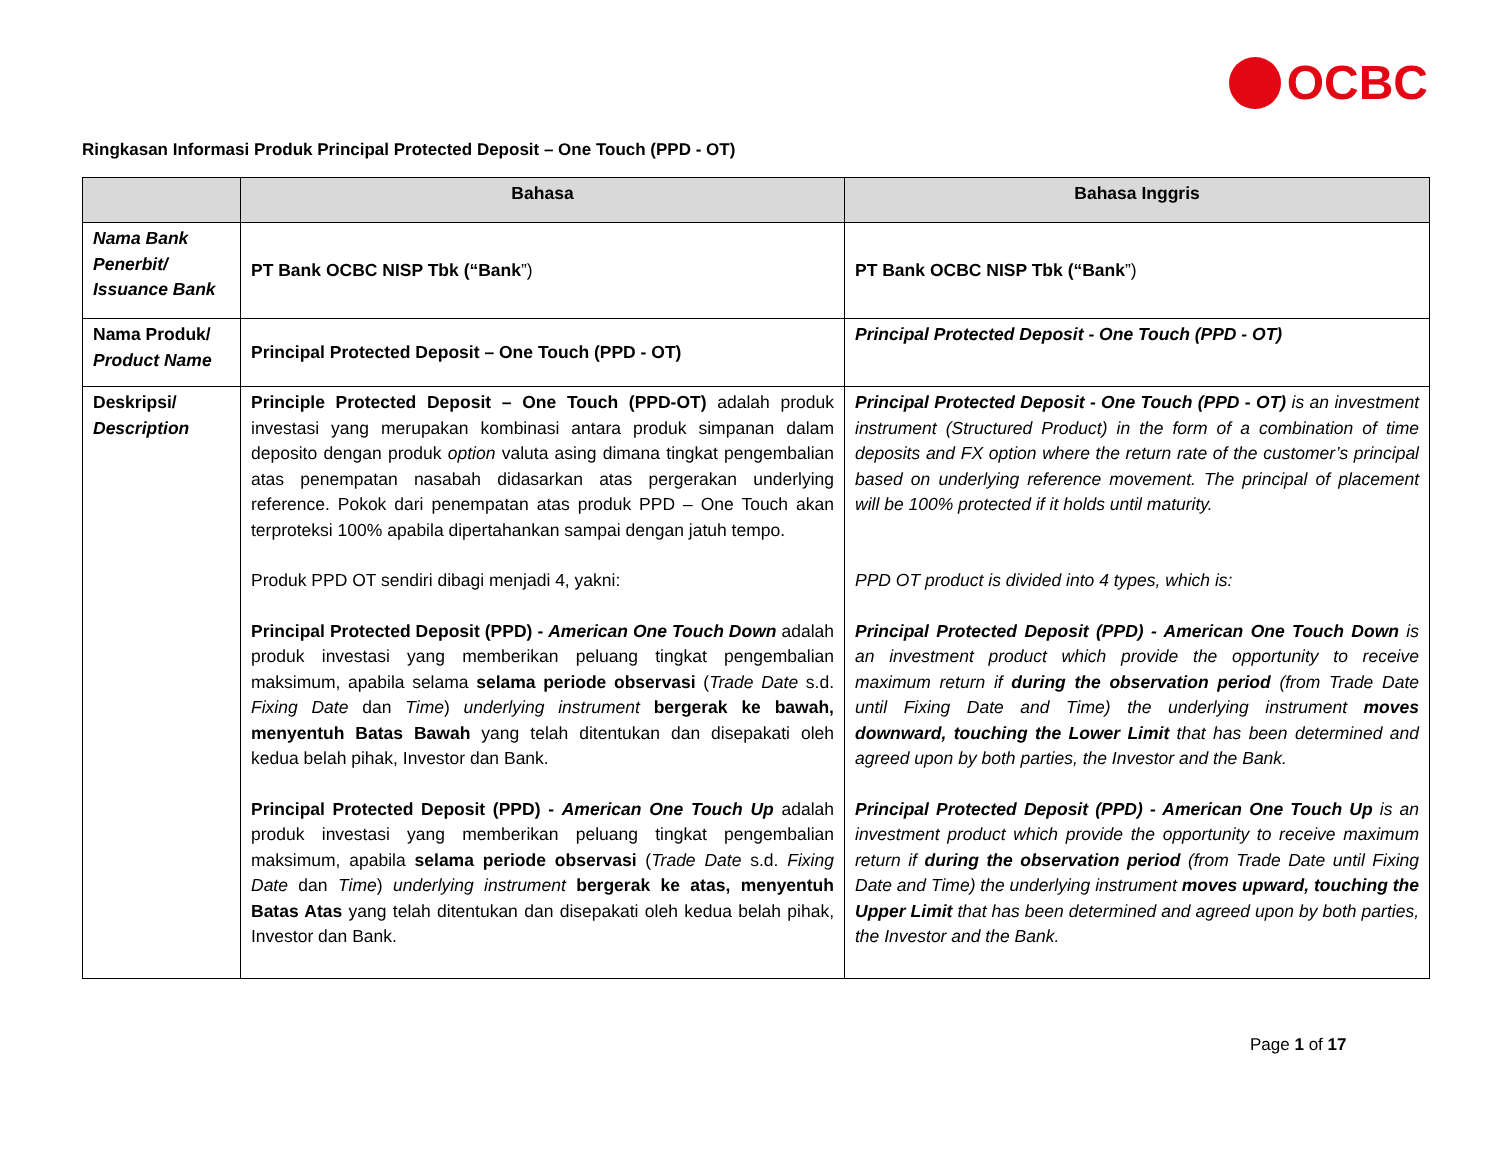OCBC
Ringkasan Informasi Produk Principal Protected Deposit – One Touch (PPD - OT)
| | Bahasa | Bahasa Inggris |
| --- | --- | --- |
| Nama Bank Penerbit/ Issuance Bank | PT Bank OCBC NISP Tbk (“Bank ”) | PT Bank OCBC NISP Tbk (“Bank ”) |
| Nama Produk/ Product Name | Principal Protected Deposit – One Touch (PPD - OT) | Principal Protected Deposit - One Touch (PPD - OT) |
| Deskripsi/ Description | Principle Protected Deposit – One Touch (PPD-OT) adalah produk investasi yang merupakan kombinasi antara produk simpanan dalam deposito dengan produk option valuta asing dimana tingkat pengembalian atas penempatan nasabah didasarkan atas pergerakan underlying reference. Pokok dari penempatan atas produk PPD – One Touch akan terproteksi 100% apabila dipertahankan sampai dengan jatuh tempo. Produk PPD OT sendiri dibagi menjadi 4, yakni: Principal Protected Deposit (PPD) - American One Touch Down adalah produk investasi yang memberikan peluang tingkat pengembalian maksimum, apabila selama selama periode observasi ( Trade Date s.d. Fixing Date dan Time ) underlying instrument bergerak ke bawah, menyentuh Batas Bawah yang telah ditentukan dan disepakati oleh kedua belah pihak, Investor dan Bank. Principal Protected Deposit (PPD) - American One Touch Up adalah produk investasi yang memberikan peluang tingkat pengembalian maksimum, apabila selama periode observasi ( Trade Date s.d. Fixing Date dan Time ) underlying instrument bergerak ke atas, menyentuh Batas Atas yang telah ditentukan dan disepakati oleh kedua belah pihak, Investor dan Bank. | Principal Protected Deposit - One Touch (PPD - OT) is an investment instrument (Structured Product) in the form of a combination of time deposits and FX option where the return rate of the customer’s principal based on underlying reference movement. The principal of placement will be 100% protected if it holds until maturity. PPD OT product is divided into 4 types, which is: Principal Protected Deposit (PPD) - American One Touch Down is an investment product which provide the opportunity to receive maximum return if during the observation period (from Trade Date until Fixing Date and Time) the underlying instrument moves downward, touching the Lower Limit that has been determined and agreed upon by both parties, the Investor and the Bank. Principal Protected Deposit (PPD) - American One Touch Up is an investment product which provide the opportunity to receive maximum return if during the observation period (from Trade Date until Fixing Date and Time) the underlying instrument moves upward, touching the Upper Limit that has been determined and agreed upon by both parties, the Investor and the Bank. |
Page 1 of 17